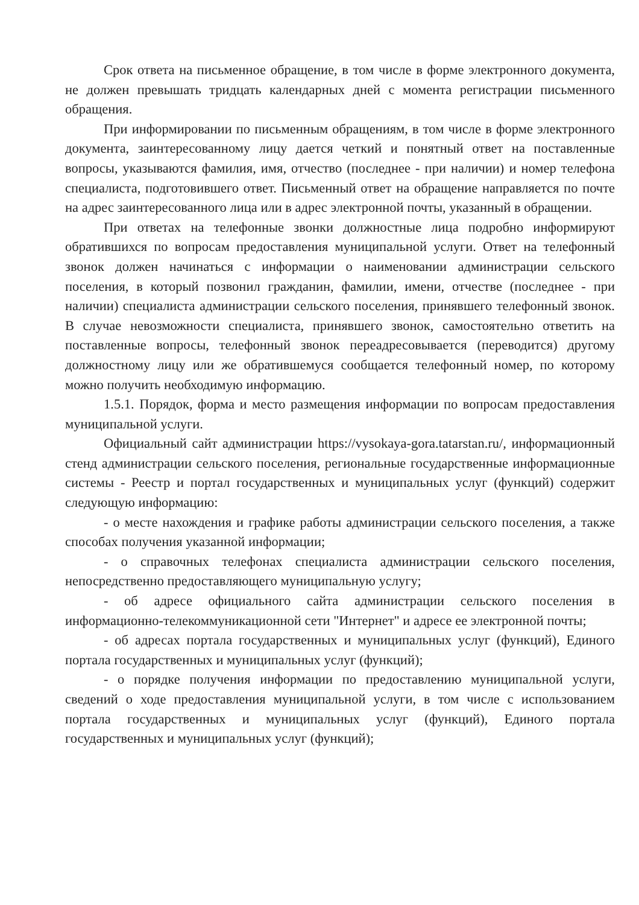Срок ответа на письменное обращение, в том числе в форме электронного документа, не должен превышать тридцать календарных дней с момента регистрации письменного обращения.
При информировании по письменным обращениям, в том числе в форме электронного документа, заинтересованному лицу дается четкий и понятный ответ на поставленные вопросы, указываются фамилия, имя, отчество (последнее - при наличии) и номер телефона специалиста, подготовившего ответ. Письменный ответ на обращение направляется по почте на адрес заинтересованного лица или в адрес электронной почты, указанный в обращении.
При ответах на телефонные звонки должностные лица подробно информируют обратившихся по вопросам предоставления муниципальной услуги. Ответ на телефонный звонок должен начинаться с информации о наименовании администрации сельского поселения, в который позвонил гражданин, фамилии, имени, отчестве (последнее - при наличии) специалиста администрации сельского поселения, принявшего телефонный звонок. В случае невозможности специалиста, принявшего звонок, самостоятельно ответить на поставленные вопросы, телефонный звонок переадресовывается (переводится) другому должностному лицу или же обратившемуся сообщается телефонный номер, по которому можно получить необходимую информацию.
1.5.1. Порядок, форма и место размещения информации по вопросам предоставления муниципальной услуги.
Официальный сайт администрации https://vysokaya-gora.tatarstan.ru/, информационный стенд администрации сельского поселения, региональные государственные информационные системы - Реестр и портал государственных и муниципальных услуг (функций) содержит следующую информацию:
- о месте нахождения и графике работы администрации сельского поселения, а также способах получения указанной информации;
- о справочных телефонах специалиста администрации сельского поселения, непосредственно предоставляющего муниципальную услугу;
- об адресе официального сайта администрации сельского поселения в информационно-телекоммуникационной сети "Интернет" и адресе ее электронной почты;
- об адресах портала государственных и муниципальных услуг (функций), Единого портала государственных и муниципальных услуг (функций);
- о порядке получения информации по предоставлению муниципальной услуги, сведений о ходе предоставления муниципальной услуги, в том числе с использованием портала государственных и муниципальных услуг (функций), Единого портала государственных и муниципальных услуг (функций);